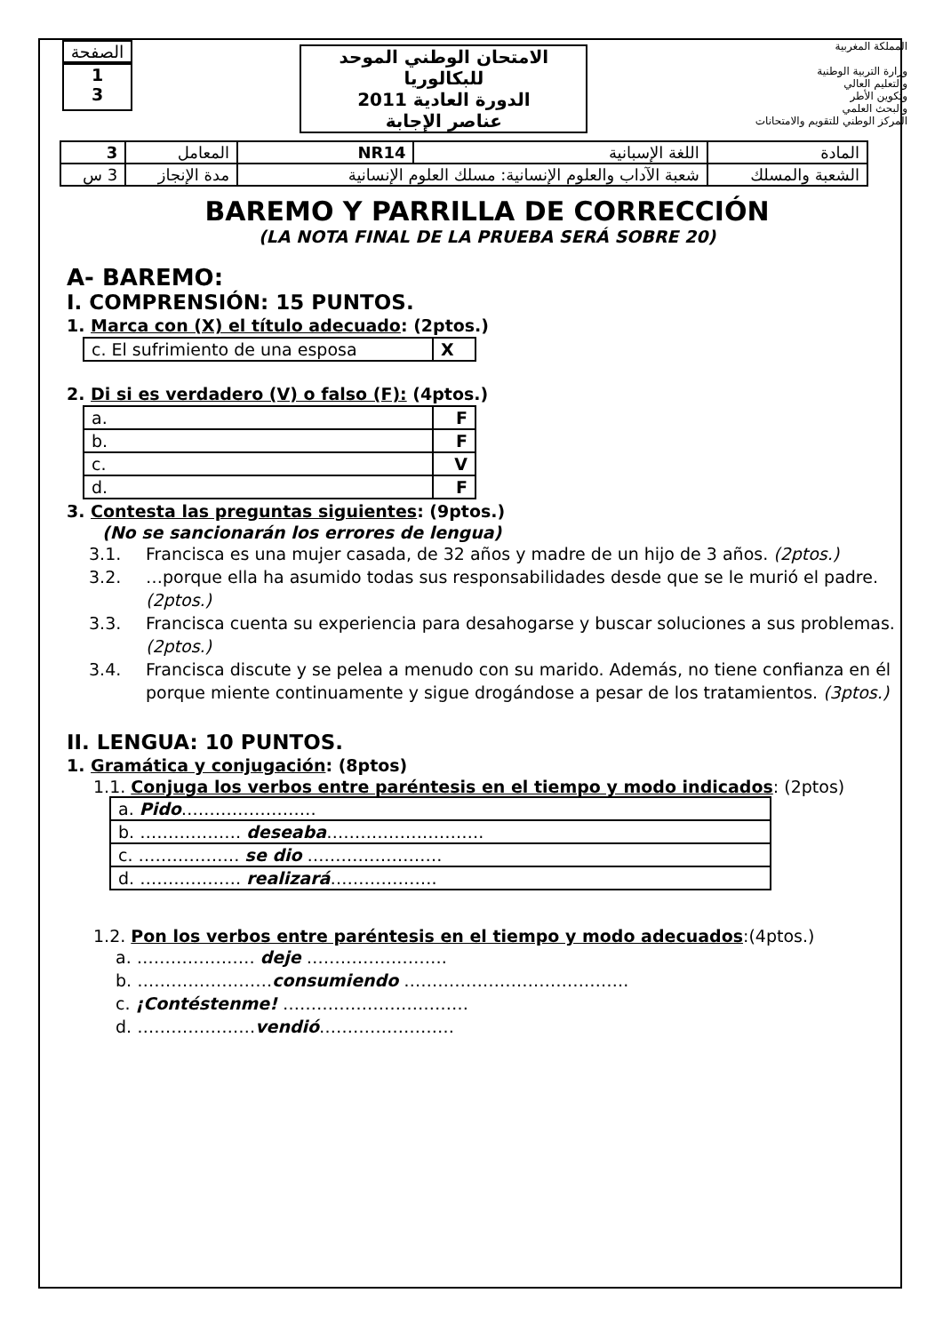الصفحة
1
3
الامتحان الوطني الموحد للبكالوريا
الدورة العادية 2011
عناصر الإجابة
المملكة المغربية
وزارة التربية الوطنية
والتعليم العالي
وتكوين الأطر
والبحث العلمي
المركز الوطني للتقويم والامتحانات
| المادة | اللغة الإسبانية | NR14 | المعامل | 3 |
| الشعبة والمسلك | شعبة الآداب والعلوم الإنسانية: مسلك العلوم الإنسانية | | مدة الإنجاز | 3 س |
BAREMO Y PARRILLA DE CORRECCIÓN
(LA NOTA FINAL DE LA PRUEBA SERÁ SOBRE 20)
A- BAREMO:
I. COMPRENSIÓN: 15 PUNTOS.
1. Marca con (X) el título adecuado: (2ptos.)
| c. El sufrimiento de una esposa | X |
2. Di si es verdadero (V) o falso (F): (4ptos.)
| a. | F |
| b. | F |
| c. | V |
| d. | F |
3. Contesta las preguntas siguientes: (9ptos.)
(No se sancionarán los errores de lengua)
3.1. Francisca es una mujer casada, de 32 años y madre de un hijo de 3 años. (2ptos.)
3.2. …porque ella ha asumido todas sus responsabilidades desde que se le murió el padre. (2ptos.)
3.3. Francisca cuenta su experiencia para desahogarse y buscar soluciones a sus problemas. (2ptos.)
3.4. Francisca discute y se pelea a menudo con su marido. Además, no tiene confianza en él porque miente continuamente y sigue drogándose a pesar de los tratamientos. (3ptos.)
II. LENGUA: 10 PUNTOS.
1. Gramática y conjugación: (8ptos)
1.1. Conjuga los verbos entre paréntesis en el tiempo y modo indicados: (2ptos)
| a. Pido …………………… |
| b. ……………… deseaba ………………………. |
| c. ……………… se dio …………………… |
| d. ……………… realizará ………………. |
1.2. Pon los verbos entre paréntesis en el tiempo y modo adecuados:(4ptos.)
a. ………………… deje …………………….
b. ……………………consumiendo ………………………………….
c. ¡Contéstenme! ……………………………
d. …………………vendió……………………